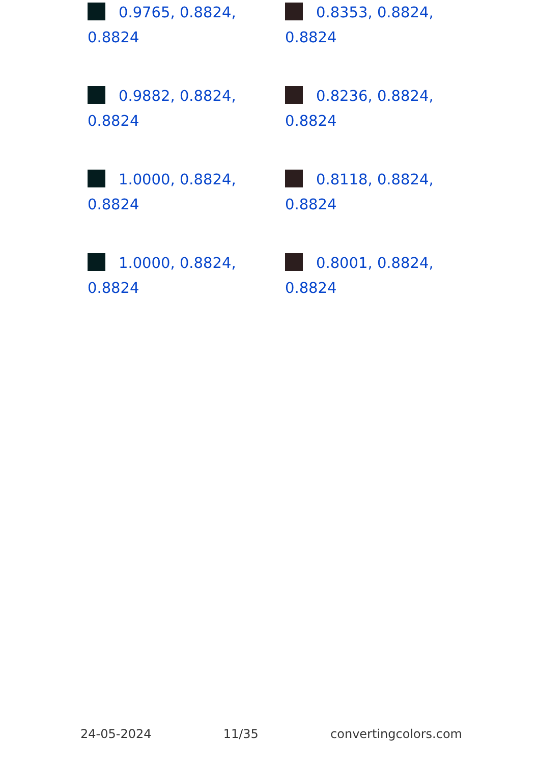0.9765, 0.8824, 0.8824
0.8353, 0.8824, 0.8824
0.9882, 0.8824, 0.8824
0.8236, 0.8824, 0.8824
1.0000, 0.8824, 0.8824
0.8118, 0.8824, 0.8824
1.0000, 0.8824, 0.8824
0.8001, 0.8824, 0.8824
24-05-2024 11/35 convertingcolors.com